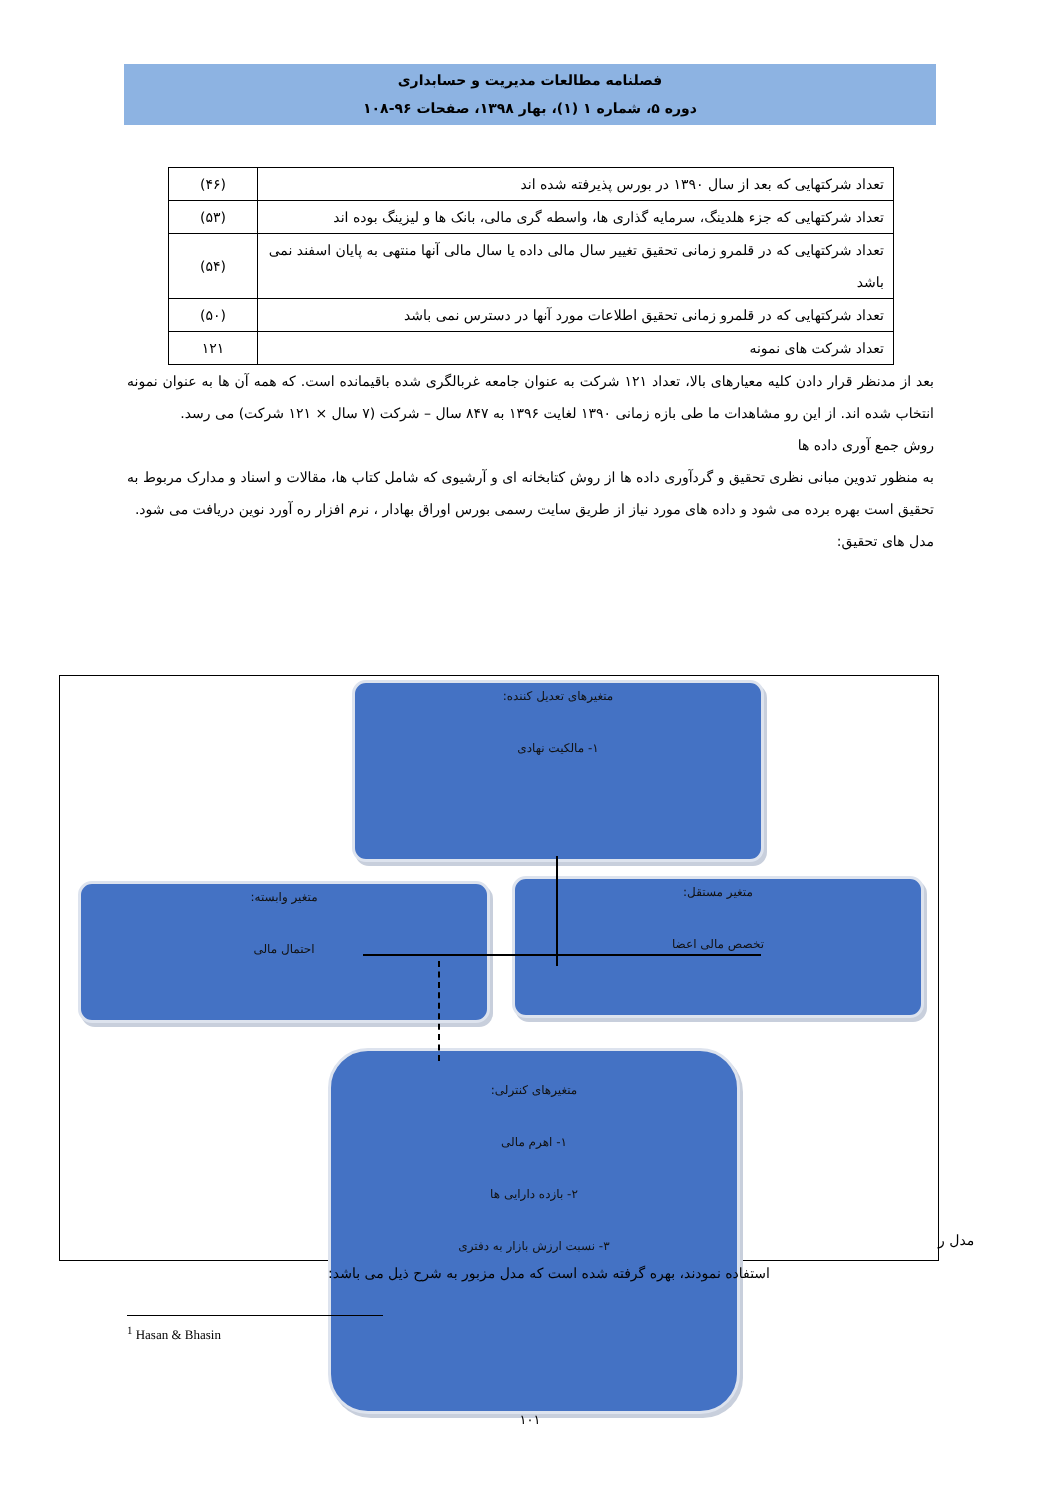فصلنامه مطالعات مدیریت و حسابداری
دوره ۵، شماره ۱ (۱)، بهار ۱۳۹۸، صفحات ۹۶-۱۰۸
| تعداد شرکتهایی که بعد از سال ۱۳۹۰ در بورس پذیرفته شده اند | (۴۶) |
| تعداد شرکتهایی که جزء هلدینگ، سرمایه گذاری ها، واسطه گری مالی، بانک ها و لیزینگ بوده اند | (۵۳) |
| تعداد شرکتهایی که در قلمرو زمانی تحقیق تغییر سال مالی داده یا سال مالی آنها منتهی به پایان اسفند نمی باشد | (۵۴) |
| تعداد شرکتهایی که در قلمرو زمانی تحقیق اطلاعات مورد آنها در دسترس نمی باشد | (۵۰) |
| تعداد شرکت های نمونه | ۱۲۱ |
بعد از مدنظر قرار دادن کلیه معیارهای بالا، تعداد ۱۲۱ شرکت به عنوان جامعه غربالگری شده باقیمانده است. که همه آن ها به عنوان نمونه انتخاب شده اند. از این رو مشاهدات ما طی بازه زمانی ۱۳۹۰ لغایت ۱۳۹۶ به ۸۴۷ سال – شرکت (۷ سال × ۱۲۱ شرکت) می رسد.
روش جمع آوری داده ها
به منظور تدوین مبانی نظری تحقیق و گردآوری داده ها از روش کتابخانه ای و آرشیوی که شامل کتاب ها، مقالات و اسناد و مدارک مربوط به تحقیق است بهره برده می شود و داده های مورد نیاز از طریق سایت رسمی بورس اوراق بهادار ، نرم افزار ره آورد نوین دریافت می شود.
مدل های تحقیق:
متغیرهای تعدیل کننده:
۱- مالکیت نهادی
متغیر وابسته:
احتمال مالی
متغیر مستقل:
تخصص مالی اعضا
متغیرهای کنترلی:
۱- اهرم مالی
۲- بازده دارایی ها
۳- نسبت ارزش بازار به دفتری
مدل ر
استفاده نمودند، بهره گرفته شده است که مدل مزبور به شرح ذیل می باشد:
<sup>1</sup> Hasan & Bhasin
۱۰۱